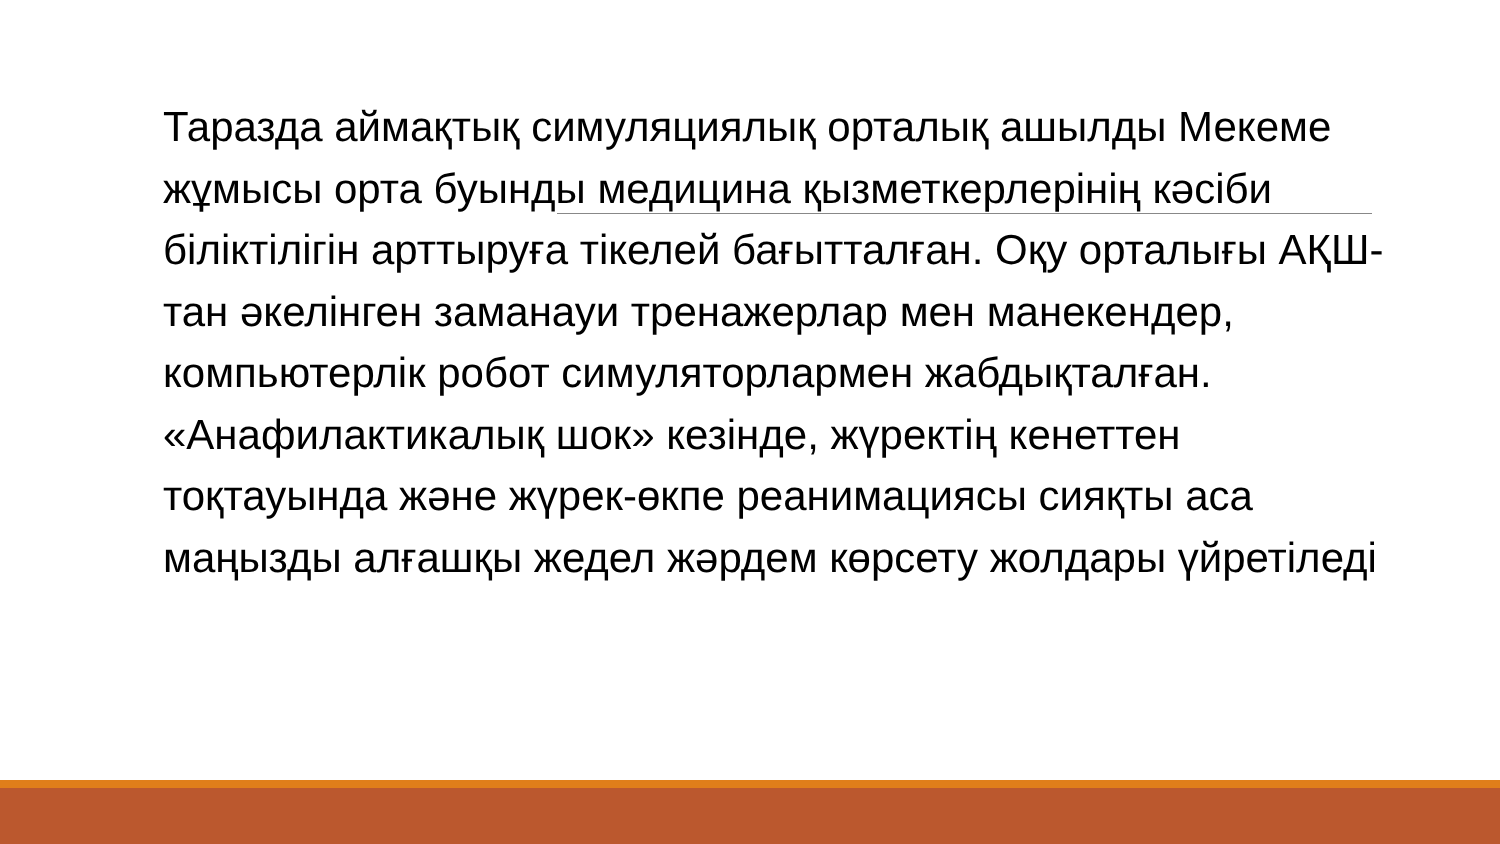Таразда аймақтық симуляциялық орталық ашылды Мекеме жұмысы орта буынды медицина қызметкерлерінің кәсіби біліктілігін арттыруға тікелей бағытталған. Оқу орталығы АҚШ-тан әкелінген заманауи тренажерлар мен манекендер, компьютерлік робот симуляторлармен жабдықталған.
«Анафилактикалық шок» кезінде, жүректің кенеттен тоқтауында және жүрек-өкпе реанимациясы сияқты аса маңызды алғашқы жедел жәрдем көрсету жолдары үйретіледі